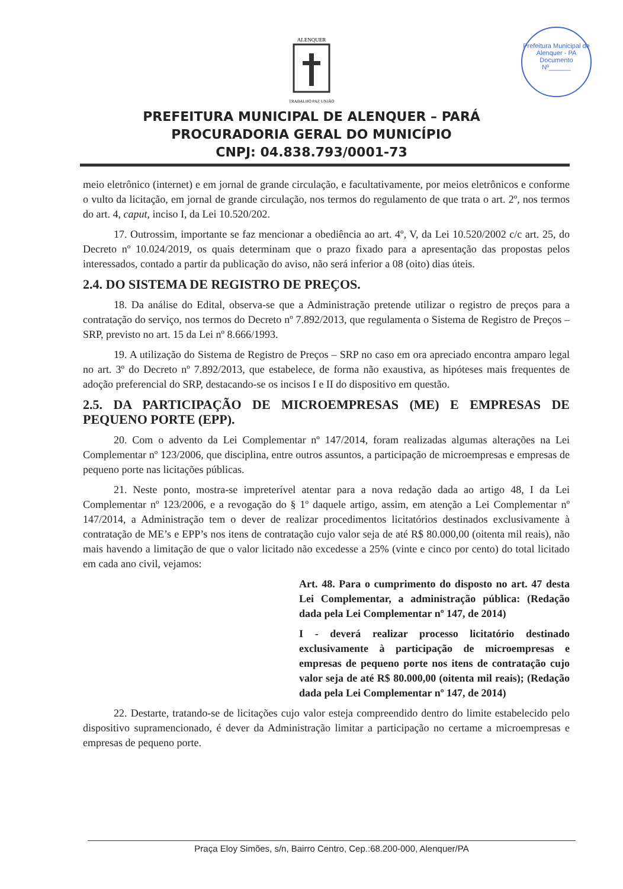Prefeitura Municipal de Alenquer - PA
Documento
Nº______
ALENQUER
TRABALHO PAZ UNIÃO
PREFEITURA MUNICIPAL DE ALENQUER – PARÁ
PROCURADORIA GERAL DO MUNICÍPIO
CNPJ: 04.838.793/0001-73
meio eletrônico (internet) e em jornal de grande circulação, e facultativamente, por meios eletrônicos e conforme o vulto da licitação, em jornal de grande circulação, nos termos do regulamento de que trata o art. 2º, nos termos do art. 4, caput, inciso I, da Lei 10.520/202.
17. Outrossim, importante se faz mencionar a obediência ao art. 4º, V, da Lei 10.520/2002 c/c art. 25, do Decreto nº 10.024/2019, os quais determinam que o prazo fixado para a apresentação das propostas pelos interessados, contado a partir da publicação do aviso, não será inferior a 08 (oito) dias úteis.
2.4. DO SISTEMA DE REGISTRO DE PREÇOS.
18. Da análise do Edital, observa-se que a Administração pretende utilizar o registro de preços para a contratação do serviço, nos termos do Decreto nº 7.892/2013, que regulamenta o Sistema de Registro de Preços – SRP, previsto no art. 15 da Lei nº 8.666/1993.
19. A utilização do Sistema de Registro de Preços – SRP no caso em ora apreciado encontra amparo legal no art. 3º do Decreto nº 7.892/2013, que estabelece, de forma não exaustiva, as hipóteses mais frequentes de adoção preferencial do SRP, destacando-se os incisos I e II do dispositivo em questão.
2.5. DA PARTICIPAÇÃO DE MICROEMPRESAS (ME) E EMPRESAS DE PEQUENO PORTE (EPP).
20. Com o advento da Lei Complementar nº 147/2014, foram realizadas algumas alterações na Lei Complementar nº 123/2006, que disciplina, entre outros assuntos, a participação de microempresas e empresas de pequeno porte nas licitações públicas.
21. Neste ponto, mostra-se impreterível atentar para a nova redação dada ao artigo 48, I da Lei Complementar nº 123/2006, e a revogação do § 1º daquele artigo, assim, em atenção a Lei Complementar nº 147/2014, a Administração tem o dever de realizar procedimentos licitatórios destinados exclusivamente à contratação de ME’s e EPP’s nos itens de contratação cujo valor seja de até R$ 80.000,00 (oitenta mil reais), não mais havendo a limitação de que o valor licitado não excedesse a 25% (vinte e cinco por cento) do total licitado em cada ano civil, vejamos:
Art. 48. Para o cumprimento do disposto no art. 47 desta Lei Complementar, a administração pública: (Redação dada pela Lei Complementar nº 147, de 2014)
I - deverá realizar processo licitatório destinado exclusivamente à participação de microempresas e empresas de pequeno porte nos itens de contratação cujo valor seja de até R$ 80.000,00 (oitenta mil reais); (Redação dada pela Lei Complementar nº 147, de 2014)
22. Destarte, tratando-se de licitações cujo valor esteja compreendido dentro do limite estabelecido pelo dispositivo supramencionado, é dever da Administração limitar a participação no certame a microempresas e empresas de pequeno porte.
Praça Eloy Simões, s/n, Bairro Centro, Cep.:68.200-000, Alenquer/PA